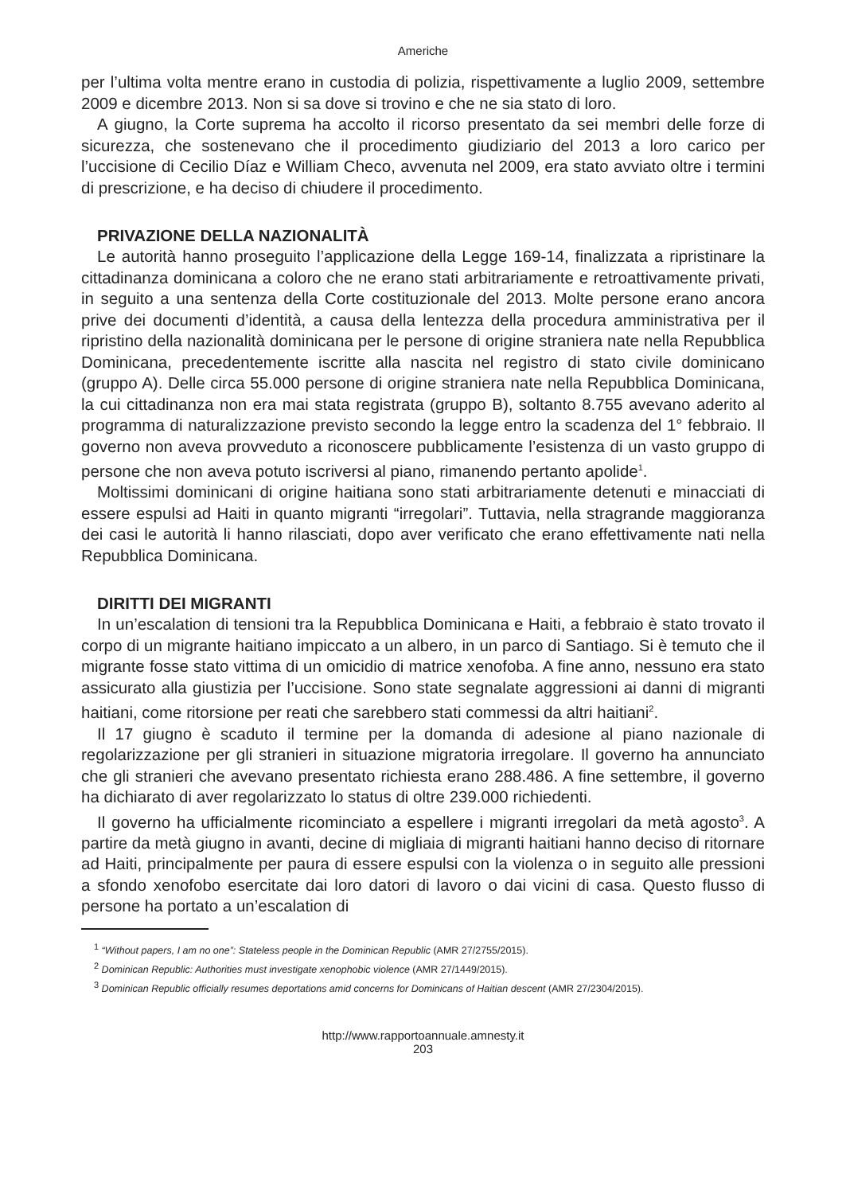Americhe
per l’ultima volta mentre erano in custodia di polizia, rispettivamente a luglio 2009, settembre 2009 e dicembre 2013. Non si sa dove si trovino e che ne sia stato di loro.
A giugno, la Corte suprema ha accolto il ricorso presentato da sei membri delle forze di sicurezza, che sostenevano che il procedimento giudiziario del 2013 a loro carico per l’uccisione di Cecilio Díaz e William Checo, avvenuta nel 2009, era stato avviato oltre i termini di prescrizione, e ha deciso di chiudere il procedimento.
PRIVAZIONE DELLA NAZIONALITÀ
Le autorità hanno proseguito l’applicazione della Legge 169-14, finalizzata a ripristinare la cittadinanza dominicana a coloro che ne erano stati arbitrariamente e retroattivamente privati, in seguito a una sentenza della Corte costituzionale del 2013. Molte persone erano ancora prive dei documenti d’identità, a causa della lentezza della procedura amministrativa per il ripristino della nazionalità dominicana per le persone di origine straniera nate nella Repubblica Dominicana, precedentemente iscritte alla nascita nel registro di stato civile dominicano (gruppo A). Delle circa 55.000 persone di origine straniera nate nella Repubblica Dominicana, la cui cittadinanza non era mai stata registrata (gruppo B), soltanto 8.755 avevano aderito al programma di naturalizzazione previsto secondo la legge entro la scadenza del 1° febbraio. Il governo non aveva provveduto a riconoscere pubblicamente l’esistenza di un vasto gruppo di persone che non aveva potuto iscriversi al piano, rimanendo pertanto apolide<sup>1</sup>.
Moltissimi dominicani di origine haitiana sono stati arbitrariamente detenuti e minacciati di essere espulsi ad Haiti in quanto migranti “irregolari”. Tuttavia, nella stragrande maggioranza dei casi le autorità li hanno rilasciati, dopo aver verificato che erano effettivamente nati nella Repubblica Dominicana.
DIRITTI DEI MIGRANTI
In un’escalation di tensioni tra la Repubblica Dominicana e Haiti, a febbraio è stato trovato il corpo di un migrante haitiano impiccato a un albero, in un parco di Santiago. Si è temuto che il migrante fosse stato vittima di un omicidio di matrice xenofoba. A fine anno, nessuno era stato assicurato alla giustizia per l’uccisione. Sono state segnalate aggressioni ai danni di migranti haitiani, come ritorsione per reati che sarebbero stati commessi da altri haitiani<sup>2</sup>.
Il 17 giugno è scaduto il termine per la domanda di adesione al piano nazionale di regolarizzazione per gli stranieri in situazione migratoria irregolare. Il governo ha annunciato che gli stranieri che avevano presentato richiesta erano 288.486. A fine settembre, il governo ha dichiarato di aver regolarizzato lo status di oltre 239.000 richiedenti.
Il governo ha ufficialmente ricominciato a espellere i migranti irregolari da metà agosto<sup>3</sup>. A partire da metà giugno in avanti, decine di migliaia di migranti haitiani hanno deciso di ritornare ad Haiti, principalmente per paura di essere espulsi con la violenza o in seguito alle pressioni a sfondo xenofobo esercitate dai loro datori di lavoro o dai vicini di casa. Questo flusso di persone ha portato a un’escalation di
<sup>1</sup> “Without papers, I am no one”: Stateless people in the Dominican Republic (AMR 27/2755/2015).
<sup>2</sup> Dominican Republic: Authorities must investigate xenophobic violence (AMR 27/1449/2015).
<sup>3</sup> Dominican Republic officially resumes deportations amid concerns for Dominicans of Haitian descent (AMR 27/2304/2015).
http://www.rapportoannuale.amnesty.it
203